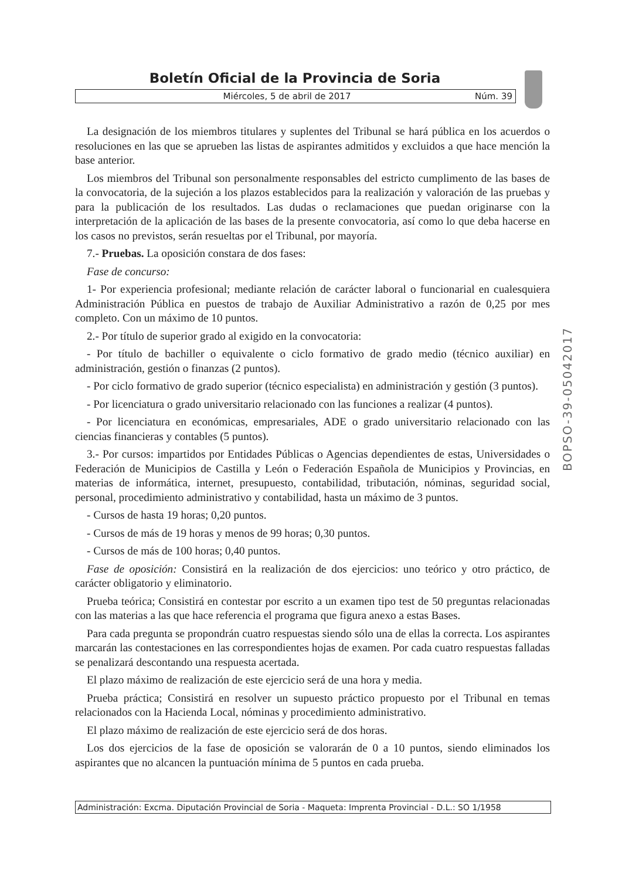Boletín Oficial de la Provincia de Soria
Miércoles, 5 de abril de 2017 Núm. 39
La designación de los miembros titulares y suplentes del Tribunal se hará pública en los acuerdos o resoluciones en las que se aprueben las listas de aspirantes admitidos y excluidos a que hace mención la base anterior.
Los miembros del Tribunal son personalmente responsables del estricto cumplimento de las bases de la convocatoria, de la sujeción a los plazos establecidos para la realización y valoración de las pruebas y para la publicación de los resultados. Las dudas o reclamaciones que puedan originarse con la interpretación de la aplicación de las bases de la presente convocatoria, así como lo que deba hacerse en los casos no previstos, serán resueltas por el Tribunal, por mayoría.
7.- Pruebas. La oposición constara de dos fases:
Fase de concurso:
1- Por experiencia profesional; mediante relación de carácter laboral o funcionarial en cualesquiera Administración Pública en puestos de trabajo de Auxiliar Administrativo a razón de 0,25 por mes completo. Con un máximo de 10 puntos.
2.- Por título de superior grado al exigido en la convocatoria:
- Por título de bachiller o equivalente o ciclo formativo de grado medio (técnico auxiliar) en administración, gestión o finanzas (2 puntos).
- Por ciclo formativo de grado superior (técnico especialista) en administración y gestión (3 puntos).
- Por licenciatura o grado universitario relacionado con las funciones a realizar (4 puntos).
- Por licenciatura en económicas, empresariales, ADE o grado universitario relacionado con las ciencias financieras y contables (5 puntos).
3.- Por cursos: impartidos por Entidades Públicas o Agencias dependientes de estas, Universidades o Federación de Municipios de Castilla y León o Federación Española de Municipios y Provincias, en materias de informática, internet, presupuesto, contabilidad, tributación, nóminas, seguridad social, personal, procedimiento administrativo y contabilidad, hasta un máximo de 3 puntos.
- Cursos de hasta 19 horas; 0,20 puntos.
- Cursos de más de 19 horas y menos de 99 horas; 0,30 puntos.
- Cursos de más de 100 horas; 0,40 puntos.
Fase de oposición: Consistirá en la realización de dos ejercicios: uno teórico y otro práctico, de carácter obligatorio y eliminatorio.
Prueba teórica; Consistirá en contestar por escrito a un examen tipo test de 50 preguntas relacionadas con las materias a las que hace referencia el programa que figura anexo a estas Bases.
Para cada pregunta se propondrán cuatro respuestas siendo sólo una de ellas la correcta. Los aspirantes marcarán las contestaciones en las correspondientes hojas de examen. Por cada cuatro respuestas falladas se penalizará descontando una respuesta acertada.
El plazo máximo de realización de este ejercicio será de una hora y media.
Prueba práctica; Consistirá en resolver un supuesto práctico propuesto por el Tribunal en temas relacionados con la Hacienda Local, nóminas y procedimiento administrativo.
El plazo máximo de realización de este ejercicio será de dos horas.
Los dos ejercicios de la fase de oposición se valorarán de 0 a 10 puntos, siendo eliminados los aspirantes que no alcancen la puntuación mínima de 5 puntos en cada prueba.
BOPSO-39-05042017
Administración: Excma. Diputación Provincial de Soria - Maqueta: Imprenta Provincial - D.L.: SO 1/1958